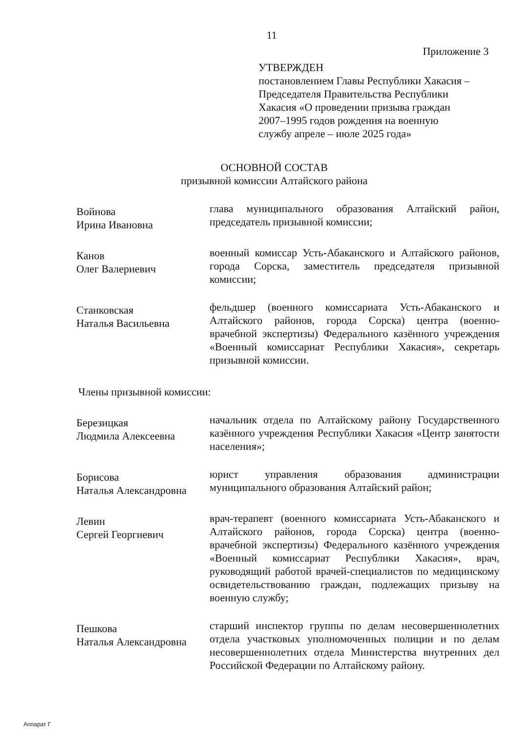11
Приложение 3
УТВЕРЖДЕН
постановлением Главы Республики Хакасия –
Председателя Правительства Республики
Хакасия «О проведении призыва граждан
2007–1995 годов рождения на военную
службу апреле – июле 2025 года»
ОСНОВНОЙ СОСТАВ
призывной комиссии Алтайского района
Войнова
Ирина Ивановна
глава муниципального образования Алтайский район, председатель призывной комиссии;
Канов
Олег Валериевич
военный комиссар Усть-Абаканского и Алтайского районов, города Сорска, заместитель председателя призывной комиссии;
Станковская
Наталья Васильевна
фельдшер (военного комиссариата Усть-Абаканского и Алтайского районов, города Сорска) центра (военно-врачебной экспертизы) Федерального казённого учреждения «Военный комиссариат Республики Хакасия», секретарь призывной комиссии.
Члены призывной комиссии:
Березицкая
Людмила Алексеевна
начальник отдела по Алтайскому району Государственного казённого учреждения Республики Хакасия «Центр занятости населения»;
Борисова
Наталья Александровна
юрист управления образования администрации муниципального образования Алтайский район;
Левин
Сергей Георгиевич
врач-терапевт (военного комиссариата Усть-Абаканского и Алтайского районов, города Сорска) центра (военно-врачебной экспертизы) Федерального казённого учреждения «Военный комиссариат Республики Хакасия», врач, руководящий работой врачей-специалистов по медицинскому освидетельствованию граждан, подлежащих призыву на военную службу;
Пешкова
Наталья Александровна
старший инспектор группы по делам несовершеннолетних отдела участковых уполномоченных полиции и по делам несовершеннолетних отдела Министерства внутренних дел Российской Федерации по Алтайскому району.
Аппарат Г